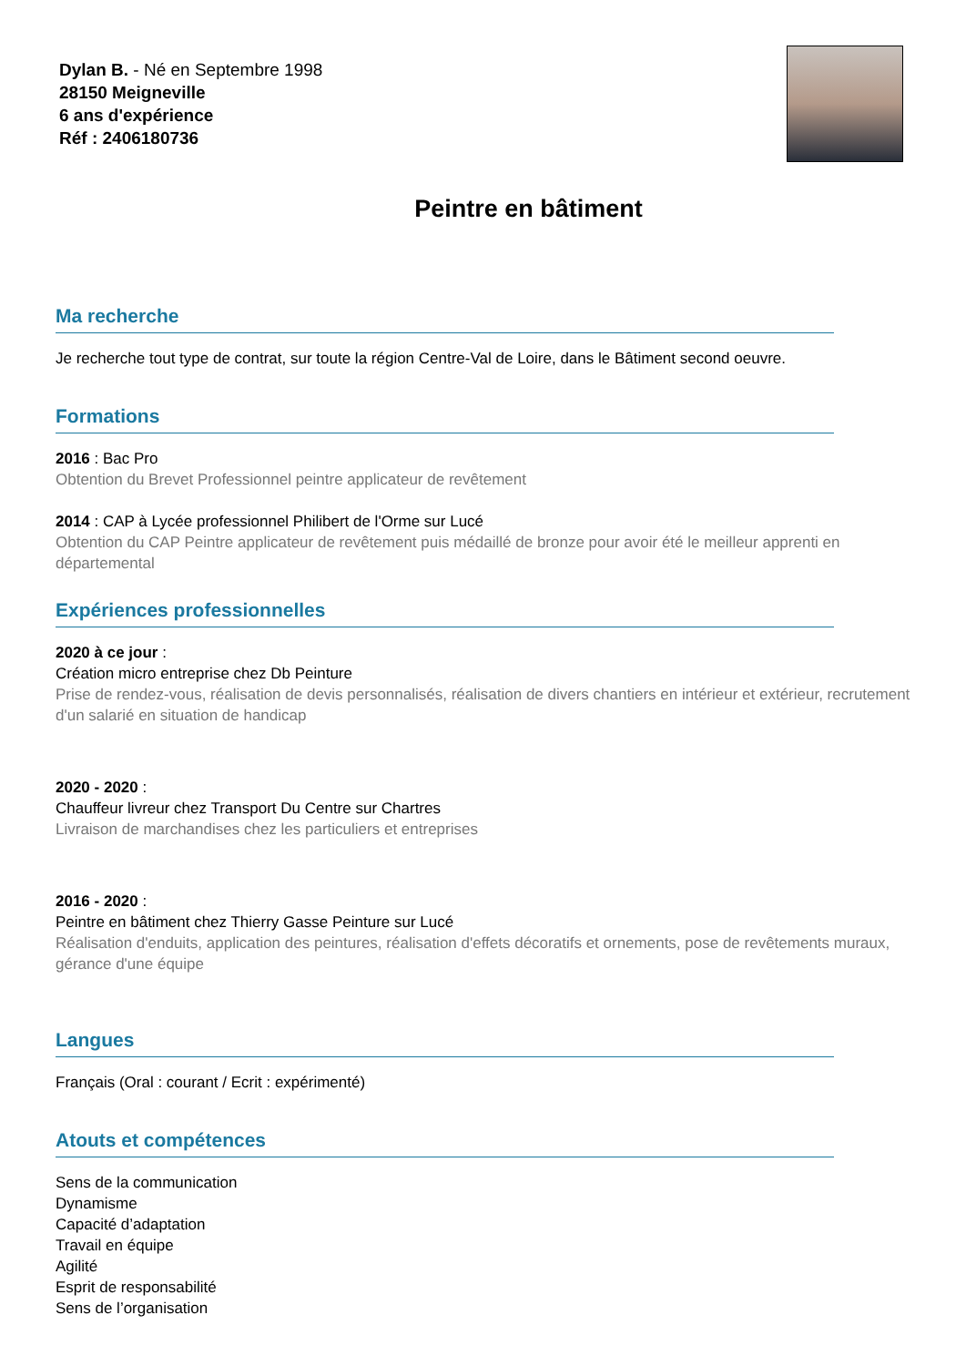Dylan B. - Né en Septembre 1998
28150 Meigneville
6 ans d'expérience
Réf : 2406180736
Peintre en bâtiment
Ma recherche
Je recherche tout type de contrat, sur toute la région Centre-Val de Loire, dans le Bâtiment second oeuvre.
Formations
2016 : Bac Pro
Obtention du Brevet Professionnel peintre applicateur de revêtement
2014 : CAP à Lycée professionnel Philibert de l'Orme sur Lucé
Obtention du CAP Peintre applicateur de revêtement puis médaillé de bronze pour avoir été le meilleur apprenti en départemental
Expériences professionnelles
2020 à ce jour :
Création micro entreprise chez Db Peinture
Prise de rendez-vous, réalisation de devis personnalisés, réalisation de divers chantiers en intérieur et extérieur, recrutement d'un salarié en situation de handicap
2020 - 2020 :
Chauffeur livreur chez Transport Du Centre sur Chartres
Livraison de marchandises chez les particuliers et entreprises
2016 - 2020 :
Peintre en bâtiment chez Thierry Gasse Peinture sur Lucé
Réalisation d'enduits, application des peintures, réalisation d'effets décoratifs et ornements, pose de revêtements muraux, gérance d'une équipe
Langues
Français (Oral : courant / Ecrit : expérimenté)
Atouts et compétences
Sens de la communication
Dynamisme
Capacité d’adaptation
Travail en équipe
Agilité
Esprit de responsabilité
Sens de l’organisation